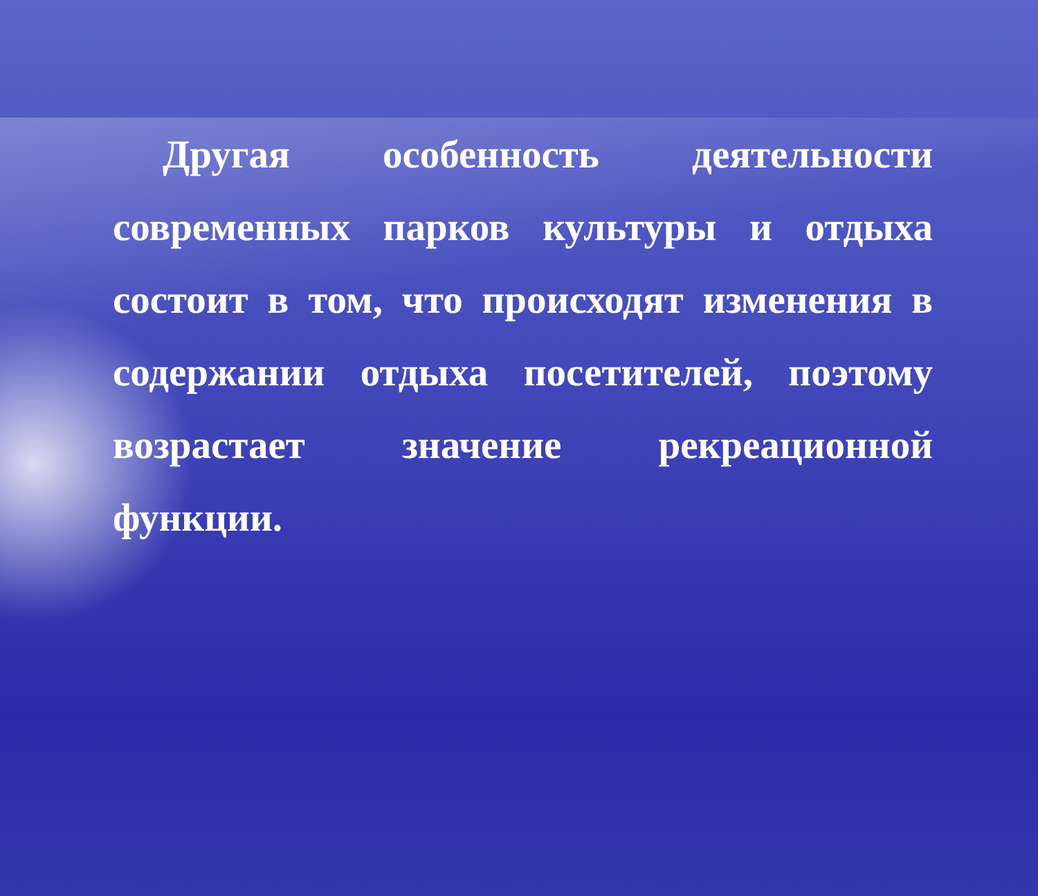Другая особенность деятельности современных парков культуры и отдыха состоит в том, что происходят изменения в содержании отдыха посетителей, поэтому возрастает значение рекреационной функции.